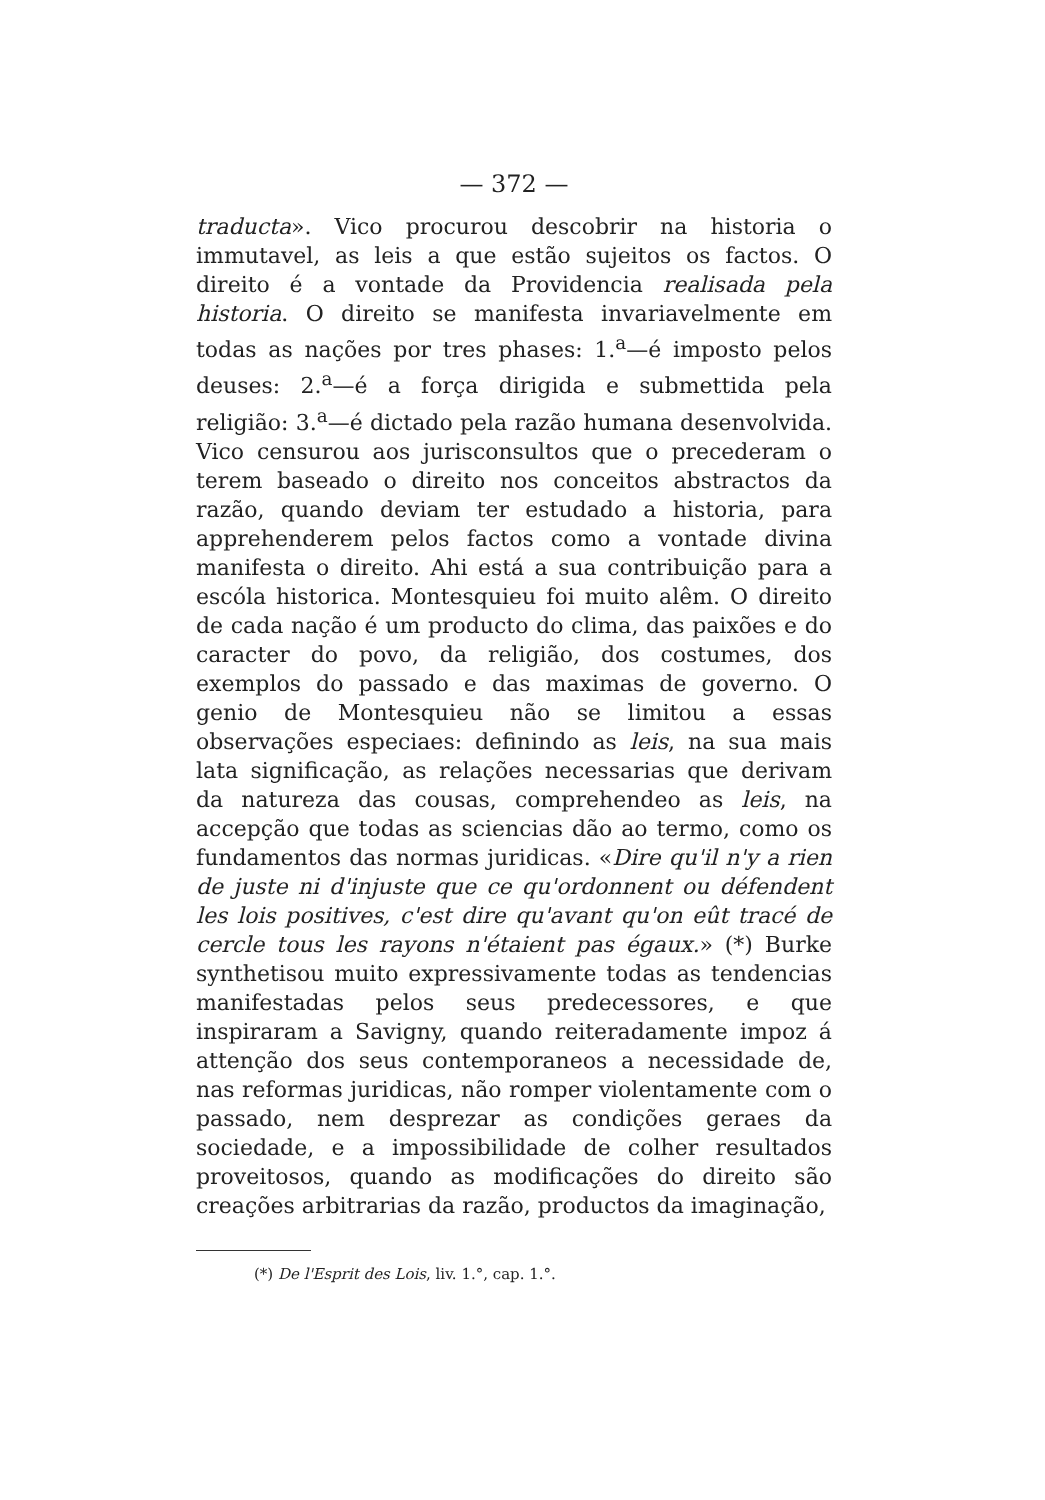— 372 —
traducta». Vico procurou descobrir na historia o immutavel, as leis a que estão sujeitos os factos. O direito é a vontade da Providencia realisada pela historia. O direito se manifesta invariavelmente em todas as nações por tres phases: 1.<sup>a</sup>—é imposto pelos deuses: 2.<sup>a</sup>—é a força dirigida e submettida pela religião: 3.<sup>a</sup>—é dictado pela razão humana desenvolvida. Vico censurou aos jurisconsultos que o precederam o terem baseado o direito nos conceitos abstractos da razão, quando deviam ter estudado a historia, para apprehenderem pelos factos como a vontade divina manifesta o direito. Ahi está a sua contribuição para a escóla historica. Montesquieu foi muito alêm. O direito de cada nação é um producto do clima, das paixões e do caracter do povo, da religião, dos costumes, dos exemplos do passado e das maximas de governo. O genio de Montesquieu não se limitou a essas observações especiaes: definindo as leis, na sua mais lata significação, as relações necessarias que derivam da natureza das cousas, comprehendeo as leis, na accepção que todas as sciencias dão ao termo, como os fundamentos das normas juridicas. «Dire qu'il n'y a rien de juste ni d'injuste que ce qu'ordonnent ou défendent les lois positives, c'est dire qu'avant qu'on eût tracé de cercle tous les rayons n'étaient pas égaux.» (*) Burke synthetisou muito expressivamente todas as tendencias manifestadas pelos seus predecessores, e que inspiraram a Savigny, quando reiteradamente impoz á attenção dos seus contemporaneos a necessidade de, nas reformas juridicas, não romper violentamente com o passado, nem desprezar as condições geraes da sociedade, e a impossibilidade de colher resultados proveitosos, quando as modificações do direito são creações arbitrarias da razão, productos da imaginação,
(*) De l'Esprit des Lois, liv. 1.°, cap. 1.°.